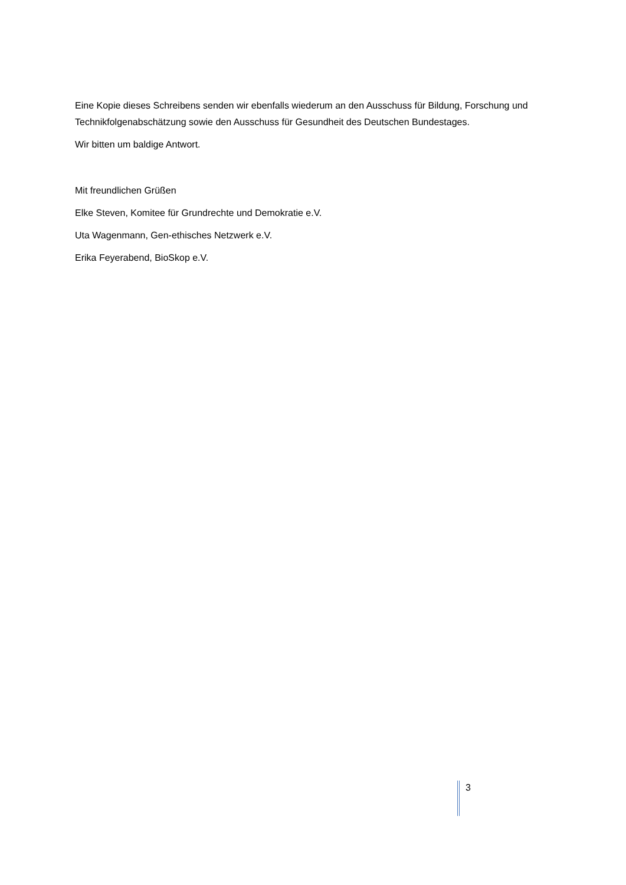Eine Kopie dieses Schreibens senden wir ebenfalls wiederum an den Ausschuss für Bildung, Forschung und Technikfolgenabschätzung sowie den Ausschuss für Gesundheit des Deutschen Bundestages.
Wir bitten um baldige Antwort.
Mit freundlichen Grüßen
Elke Steven, Komitee für Grundrechte und Demokratie e.V.
Uta Wagenmann, Gen-ethisches Netzwerk e.V.
Erika Feyerabend, BioSkop e.V.
3